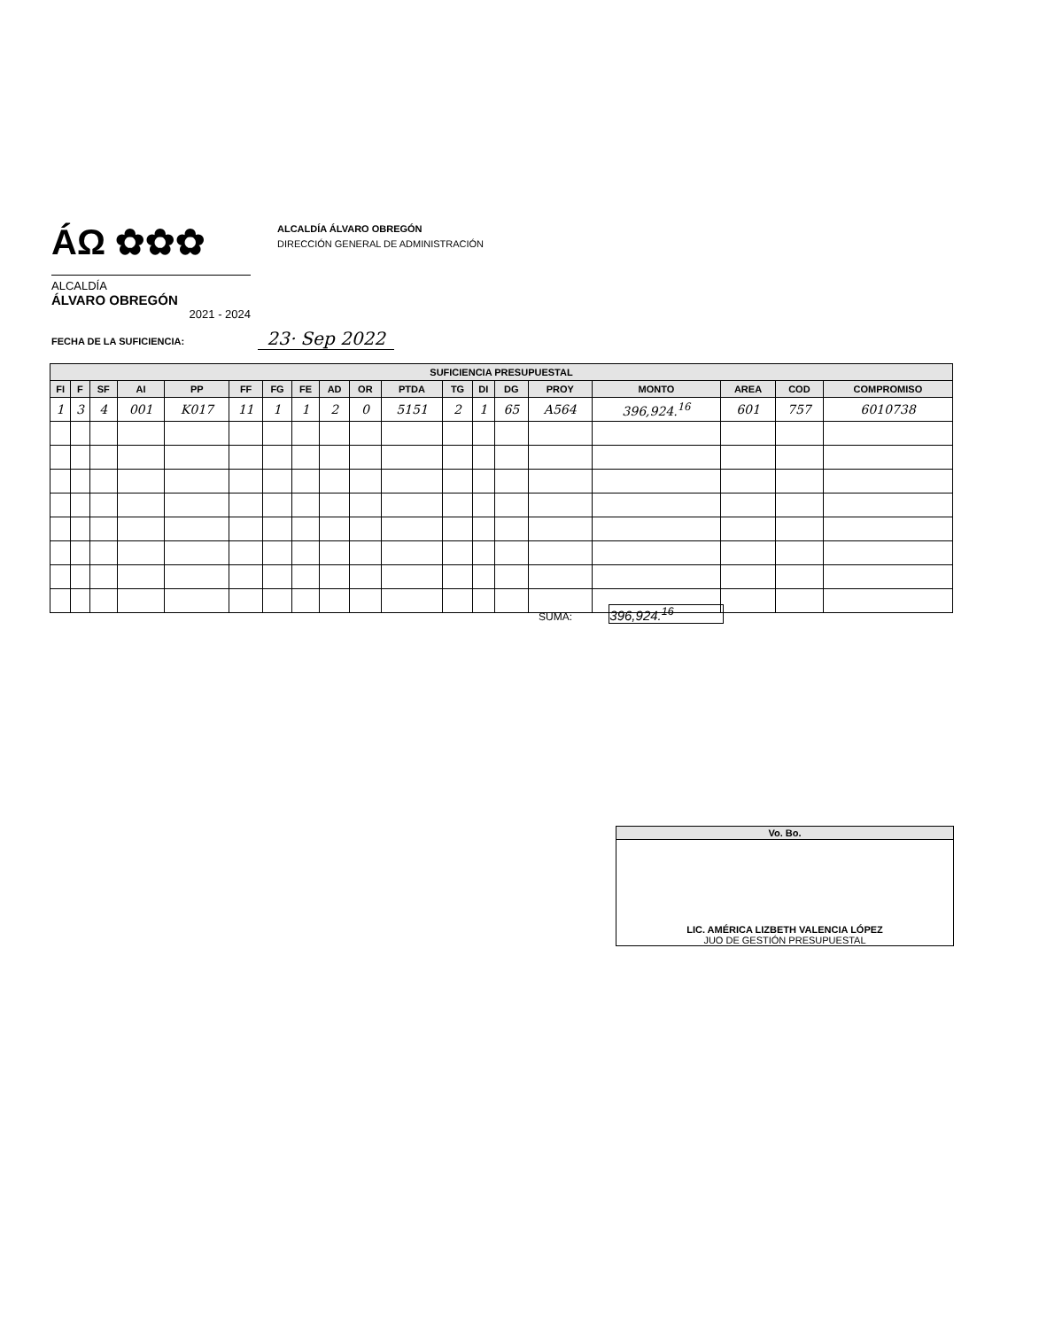ÁΩ ✿✿✿
ALCALDÍA
ÁLVARO OBREGÓN
2021 - 2024
ALCALDÍA ÁLVARO OBREGÓN
DIRECCIÓN GENERAL DE ADMINISTRACIÓN
FECHA DE LA SUFICIENCIA: 23· Sep 2022
| SUFICIENCIA PRESUPUESTAL | | | | | | | | | | | | | | | | | | |
| --- | --- | --- | --- | --- | --- | --- | --- | --- | --- | --- | --- | --- | --- | --- | --- | --- | --- | --- |
| FI | F | SF | AI | PP | FF | FG | FE | AD | OR | PTDA | TG | DI | DG | PROY | MONTO | AREA | COD | COMPROMISO |
| 1 | 3 | 4 | 001 | K017 | 11 | 1 | 1 | 2 | 0 | 5151 | 2 | 1 | 65 | A564 | 396,924.<sup>16</sup> | 601 | 757 | 6010738 |
SUMA: 396,924.<sup>16</sup>
Vo. Bo.
LIC. AMÉRICA LIZBETH VALENCIA LÓPEZ
JUO DE GESTIÓN PRESUPUESTAL